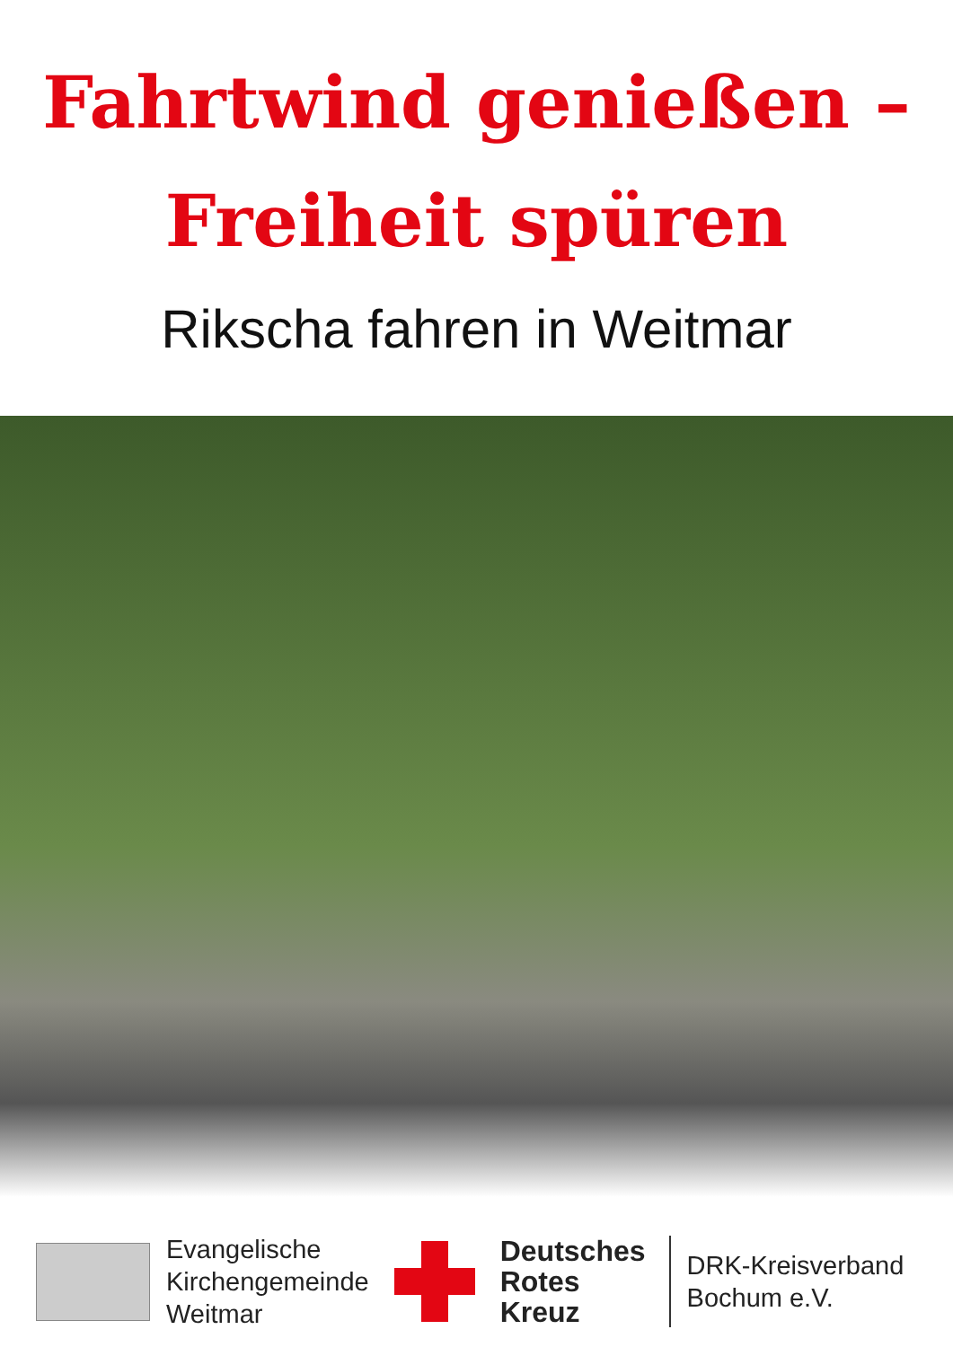Fahrtwind genießen –
Freiheit spüren
Rikscha fahren in Weitmar
Evangelische
Kirchengemeinde
Weitmar
Deutsches
Rotes
Kreuz
DRK-Kreisverband
Bochum e.V.